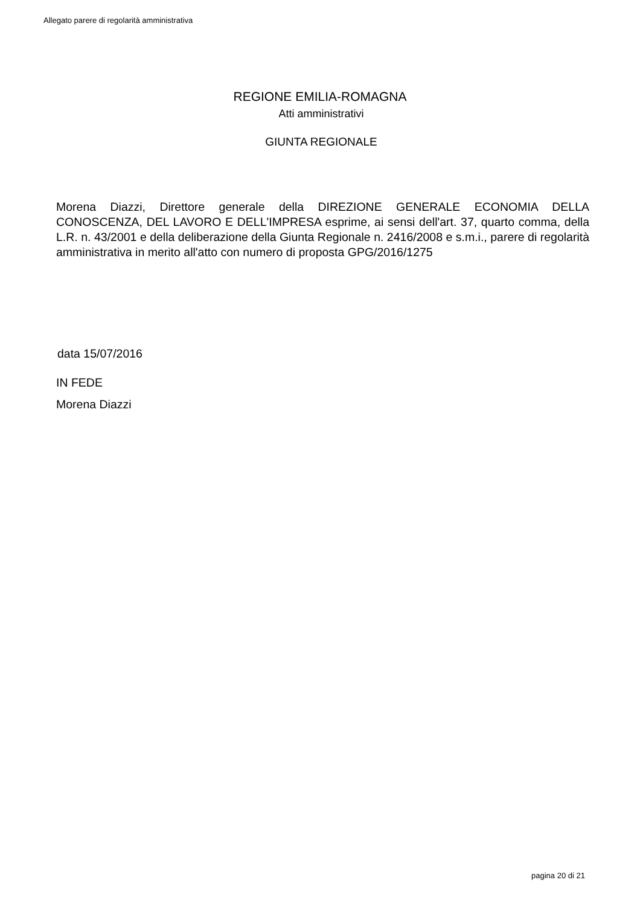Allegato parere di regolarità amministrativa
REGIONE EMILIA-ROMAGNA
Atti amministrativi
GIUNTA REGIONALE
Morena Diazzi, Direttore generale della DIREZIONE GENERALE ECONOMIA DELLA CONOSCENZA, DEL LAVORO E DELL'IMPRESA esprime, ai sensi dell'art. 37, quarto comma, della L.R. n. 43/2001 e della deliberazione della Giunta Regionale n. 2416/2008 e s.m.i., parere di regolarità amministrativa in merito all'atto con numero di proposta GPG/2016/1275
data 15/07/2016
IN FEDE
Morena Diazzi
pagina 20 di 21